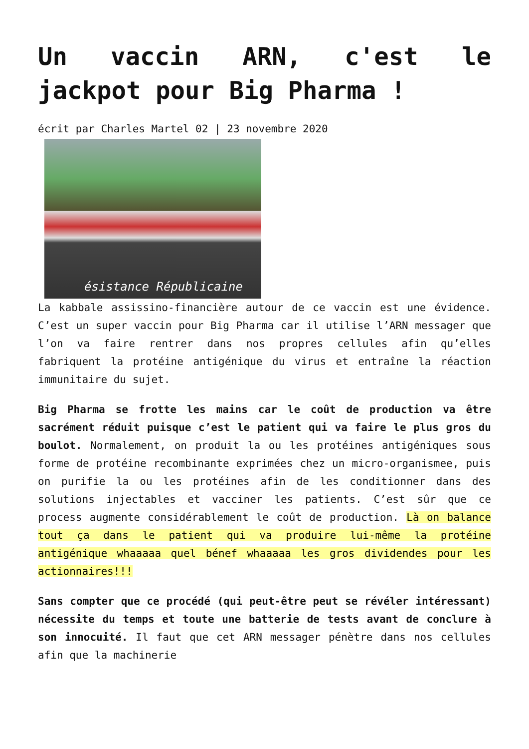Un vaccin ARN, c'est le jackpot pour Big Pharma !
écrit par Charles Martel 02 | 23 novembre 2020
ésistance Républicaine
La kabbale assissino-financière autour de ce vaccin est une évidence. C’est un super vaccin pour Big Pharma car il utilise l’ARN messager que l’on va faire rentrer dans nos propres cellules afin qu’elles fabriquent la protéine antigénique du virus et entraîne la réaction immunitaire du sujet.
Big Pharma se frotte les mains car le coût de production va être sacrément réduit puisque c’est le patient qui va faire le plus gros du boulot. Normalement, on produit la ou les protéines antigéniques sous forme de protéine recombinante exprimées chez un micro-organismee, puis on purifie la ou les protéines afin de les conditionner dans des solutions injectables et vacciner les patients. C’est sûr que ce process augmente considérablement le coût de production. Là on balance tout ça dans le patient qui va produire lui-même la protéine antigénique whaaaaa quel bénef whaaaaa les gros dividendes pour les actionnaires!!!
Sans compter que ce procédé (qui peut-être peut se révéler intéressant) nécessite du temps et toute une batterie de tests avant de conclure à son innocuité. Il faut que cet ARN messager pénètre dans nos cellules afin que la machinerie